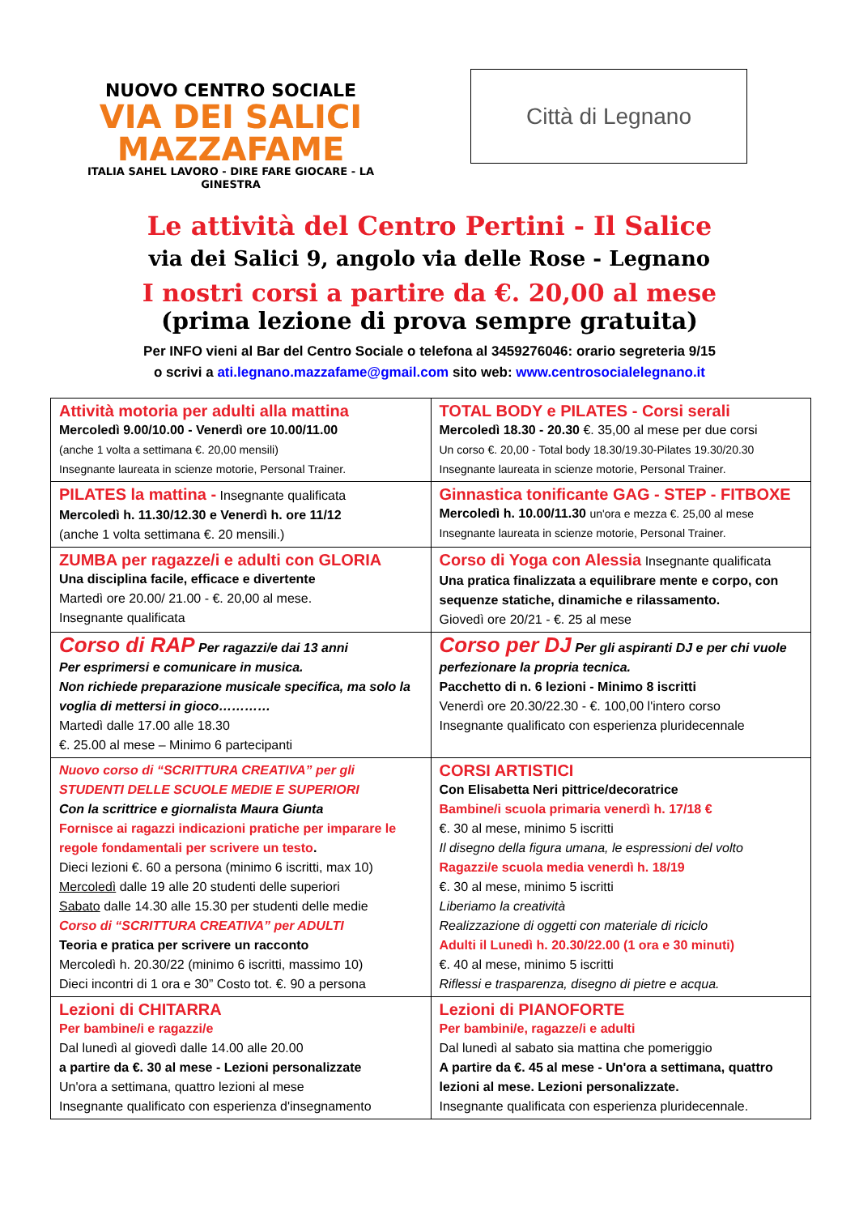NUOVO CENTRO SOCIALE
VIA DEI SALICI
MAZZAFAME
ITALIA SAHEL LAVORO - DIRE FARE GIOCARE - LA GINESTRA
Città di Legnano
Le attività del Centro Pertini - Il Salice
via dei Salici 9, angolo via delle Rose - Legnano
I nostri corsi a partire da €. 20,00 al mese
(prima lezione di prova sempre gratuita)
Per INFO vieni al Bar del Centro Sociale o telefona al 3459276046: orario segreteria 9/15
o scrivi a ati.legnano.mazzafame@gmail.com sito web: www.centrosocialelegnano.it
| Attività motoria per adulti alla mattina Mercoledì 9.00/10.00 - Venerdì ore 10.00/11.00 (anche 1 volta a settimana €. 20,00 mensili) Insegnante laureata in scienze motorie, Personal Trainer. | TOTAL BODY e PILATES - Corsi serali Mercoledì 18.30 - 20.30 €. 35,00 al mese per due corsi Un corso €. 20,00 - Total body 18.30/19.30-Pilates 19.30/20.30 Insegnante laureata in scienze motorie, Personal Trainer. |
| PILATES la mattina - Insegnante qualificata Mercoledì h. 11.30/12.30 e Venerdì h. ore 11/12 (anche 1 volta settimana €. 20 mensili.) | Ginnastica tonificante GAG - STEP - FITBOXE Mercoledì h. 10.00/11.30 un'ora e mezza €. 25,00 al mese Insegnante laureata in scienze motorie, Personal Trainer. |
| ZUMBA per ragazze/i e adulti con GLORIA Una disciplina facile, efficace e divertente Martedì ore 20.00/ 21.00 - €. 20,00 al mese. Insegnante qualificata | Corso di Yoga con Alessia Insegnante qualificata Una pratica finalizzata a equilibrare mente e corpo, con sequenze statiche, dinamiche e rilassamento. Giovedì ore 20/21 - €. 25 al mese |
| Corso di RAP Per ragazzi/e dai 13 anni Per esprimersi e comunicare in musica. Non richiede preparazione musicale specifica, ma solo la voglia di mettersi in gioco………… Martedì dalle 17.00 alle 18.30 €. 25.00 al mese – Minimo 6 partecipanti | Corso per DJ Per gli aspiranti DJ e per chi vuole perfezionare la propria tecnica. Pacchetto di n. 6 lezioni - Minimo 8 iscritti Venerdì ore 20.30/22.30 - €. 100,00 l'intero corso Insegnante qualificato con esperienza pluridecennale |
| Nuovo corso di “SCRITTURA CREATIVA” per gli STUDENTI DELLE SCUOLE MEDIE E SUPERIORI Con la scrittrice e giornalista Maura Giunta Fornisce ai ragazzi indicazioni pratiche per imparare le regole fondamentali per scrivere un testo . Dieci lezioni €. 60 a persona (minimo 6 iscritti, max 10) Mercoledì dalle 19 alle 20 studenti delle superiori Sabato dalle 14.30 alle 15.30 per studenti delle medie Corso di “SCRITTURA CREATIVA” per ADULTI Teoria e pratica per scrivere un racconto Mercoledì h. 20.30/22 (minimo 6 iscritti, massimo 10) Dieci incontri di 1 ora e 30” Costo tot. €. 90 a persona | CORSI ARTISTICI Con Elisabetta Neri pittrice/decoratrice Bambine/i scuola primaria venerdì h. 17/18 € €. 30 al mese, minimo 5 iscritti Il disegno della figura umana, le espressioni del volto Ragazzi/e scuola media venerdì h. 18/19 €. 30 al mese, minimo 5 iscritti Liberiamo la creatività Realizzazione di oggetti con materiale di riciclo Adulti il Lunedì h. 20.30/22.00 (1 ora e 30 minuti) €. 40 al mese, minimo 5 iscritti Riflessi e trasparenza, disegno di pietre e acqua. |
| Lezioni di CHITARRA Per bambine/i e ragazzi/e Dal lunedì al giovedì dalle 14.00 alle 20.00 a partire da €. 30 al mese - Lezioni personalizzate Un'ora a settimana, quattro lezioni al mese Insegnante qualificato con esperienza d'insegnamento | Lezioni di PIANOFORTE Per bambini/e, ragazze/i e adulti Dal lunedì al sabato sia mattina che pomeriggio A partire da €. 45 al mese - Un'ora a settimana, quattro lezioni al mese. Lezioni personalizzate. Insegnante qualificata con esperienza pluridecennale. |